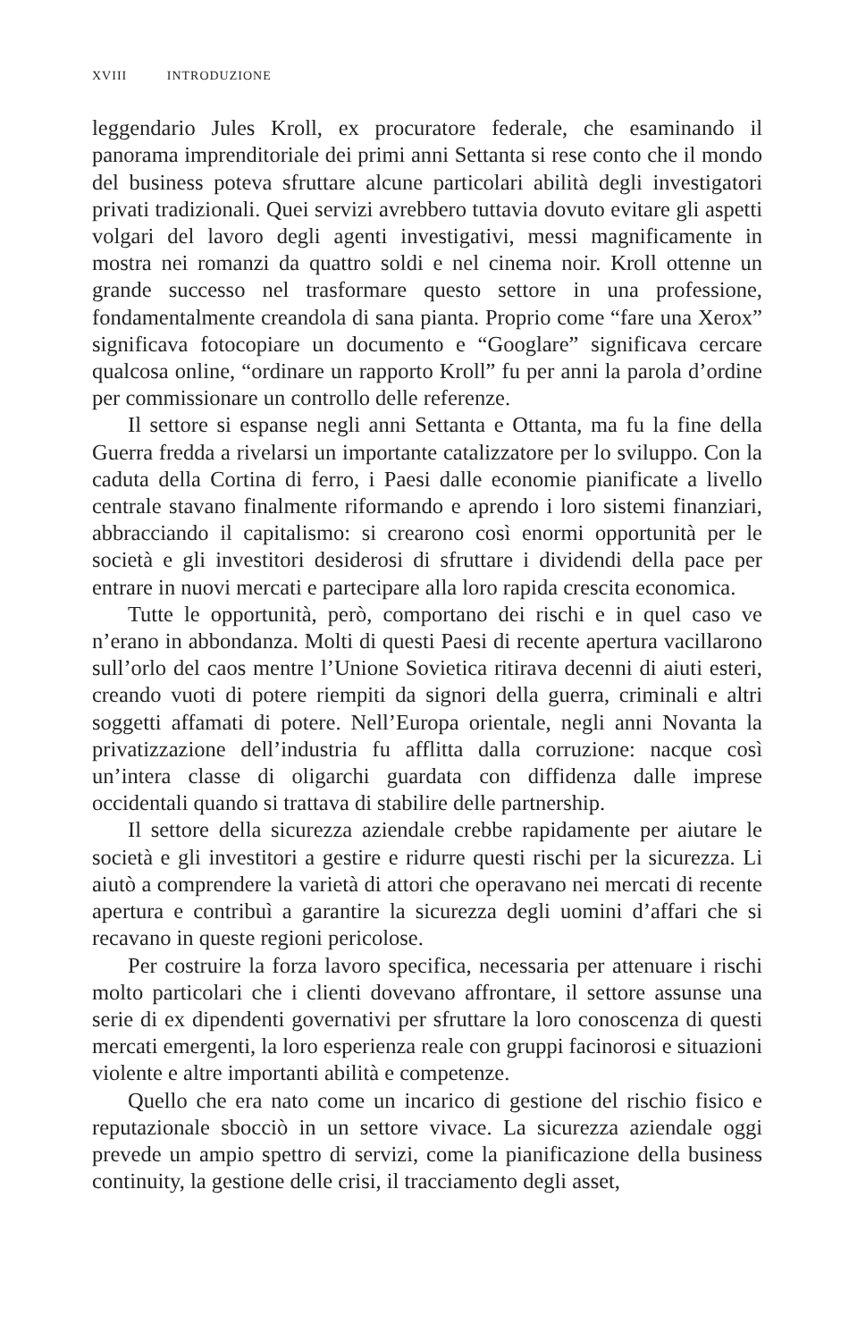XVIII INTRODUZIONE
leggendario Jules Kroll, ex procuratore federale, che esaminando il panorama imprenditoriale dei primi anni Settanta si rese conto che il mondo del business poteva sfruttare alcune particolari abilità degli investigatori privati tradizionali. Quei servizi avrebbero tuttavia dovuto evitare gli aspetti volgari del lavoro degli agenti investigativi, messi magnificamente in mostra nei romanzi da quattro soldi e nel cinema noir. Kroll ottenne un grande successo nel trasformare questo settore in una professione, fondamentalmente creandola di sana pianta. Proprio come “fare una Xerox” significava fotocopiare un documento e “Googlare” significava cercare qualcosa online, “ordinare un rapporto Kroll” fu per anni la parola d’ordine per commissionare un controllo delle referenze.
Il settore si espanse negli anni Settanta e Ottanta, ma fu la fine della Guerra fredda a rivelarsi un importante catalizzatore per lo sviluppo. Con la caduta della Cortina di ferro, i Paesi dalle economie pianificate a livello centrale stavano finalmente riformando e aprendo i loro sistemi finanziari, abbracciando il capitalismo: si crearono così enormi opportunità per le società e gli investitori desiderosi di sfruttare i dividendi della pace per entrare in nuovi mercati e partecipare alla loro rapida crescita economica.
Tutte le opportunità, però, comportano dei rischi e in quel caso ve n’erano in abbondanza. Molti di questi Paesi di recente apertura vacillarono sull’orlo del caos mentre l’Unione Sovietica ritirava decenni di aiuti esteri, creando vuoti di potere riempiti da signori della guerra, criminali e altri soggetti affamati di potere. Nell’Europa orientale, negli anni Novanta la privatizzazione dell’industria fu afflitta dalla corruzione: nacque così un’intera classe di oligarchi guardata con diffidenza dalle imprese occidentali quando si trattava di stabilire delle partnership.
Il settore della sicurezza aziendale crebbe rapidamente per aiutare le società e gli investitori a gestire e ridurre questi rischi per la sicurezza. Li aiutò a comprendere la varietà di attori che operavano nei mercati di recente apertura e contribuì a garantire la sicurezza degli uomini d’affari che si recavano in queste regioni pericolose.
Per costruire la forza lavoro specifica, necessaria per attenuare i rischi molto particolari che i clienti dovevano affrontare, il settore assunse una serie di ex dipendenti governativi per sfruttare la loro conoscenza di questi mercati emergenti, la loro esperienza reale con gruppi facinorosi e situazioni violente e altre importanti abilità e competenze.
Quello che era nato come un incarico di gestione del rischio fisico e reputazionale sbocciò in un settore vivace. La sicurezza aziendale oggi prevede un ampio spettro di servizi, come la pianificazione della business continuity, la gestione delle crisi, il tracciamento degli asset,